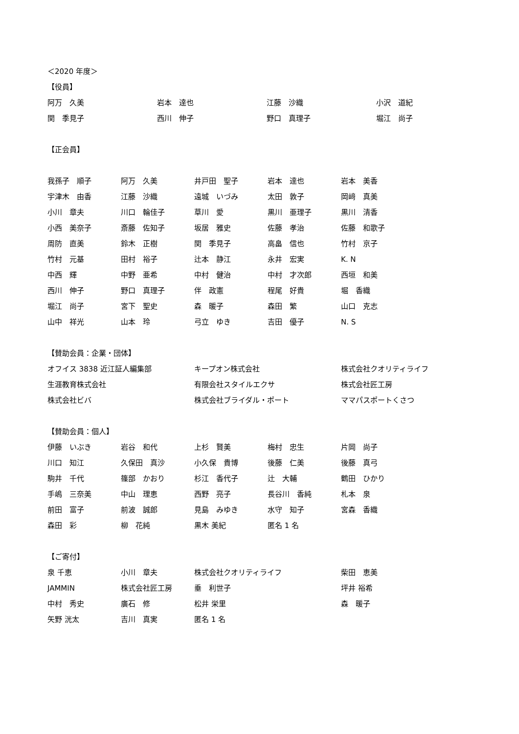＜2020 年度＞
【役員】
| 阿万 久美 | 岩本 達也 | 江藤 沙織 | 小沢 道紀 |
| 関 季見子 | 西川 伸子 | 野口 真理子 | 堀江 尚子 |
【正会員】
| 我孫子 順子 | 阿万 久美 | 井戸田 聖子 | 岩本 達也 | 岩本 美香 |
| 宇津木 由香 | 江藤 沙織 | 遠城 いづみ | 太田 敦子 | 岡﨑 真美 |
| 小川 章夫 | 川口 輪佳子 | 草川 愛 | 黒川 亜理子 | 黒川 清香 |
| 小西 美奈子 | 斎藤 佐知子 | 坂居 雅史 | 佐藤 孝治 | 佐藤 和歌子 |
| 周防 直美 | 鈴木 正樹 | 関 季見子 | 高畠 信也 | 竹村 京子 |
| 竹村 元基 | 田村 裕子 | 辻本 静江 | 永井 宏実 | K. N |
| 中西 輝 | 中野 亜希 | 中村 健治 | 中村 才次郎 | 西垣 和美 |
| 西川 伸子 | 野口 真理子 | 伴 政憲 | 程尾 好貴 | 堀 香織 |
| 堀江 尚子 | 宮下 聖史 | 森 暖子 | 森田 繁 | 山口 克志 |
| 山中 祥光 | 山本 玲 | 弓立 ゆき | 吉田 優子 | N. S |
【賛助会員：企業・団体】
| オフイス 3838 近江証人編集部 | キープオン株式会社 | 株式会社クオリティライフ |
| 生涯教育株式会社 | 有限会社スタイルエクサ | 株式会社匠工房 |
| 株式会社ビバ | 株式会社ブライダル・ポート | ママパスポートくさつ |
【賛助会員：個人】
| 伊藤 いぶき | 岩谷 和代 | 上杉 賢美 | 梅村 忠生 | 片岡 尚子 |
| 川口 知江 | 久保田 真沙 | 小久保 貴博 | 後藤 仁美 | 後藤 真弓 |
| 駒井 千代 | 篠部 かおり | 杉江 香代子 | 辻 大輔 | 鶴田 ひかり |
| 手嶋 三奈美 | 中山 理恵 | 西野 亮子 | 長谷川 香純 | 札本 泉 |
| 前田 富子 | 前波 誠郎 | 見島 みゆき | 水守 知子 | 宮森 香織 |
| 森田 彩 | 柳 花純 | 黒木 美紀 | 匿名 1 名 | |
【ご寄付】
| 泉 千恵 | 小川 章夫 | 株式会社クオリティライフ | 柴田 恵美 |
| JAMMIN | 株式会社匠工房 | 垂 利世子 | 坪井 裕希 |
| 中村 秀史 | 廣石 修 | 松井 栄里 | 森 暖子 |
| 矢野 洸太 | 吉川 真実 | 匿名 1 名 | |